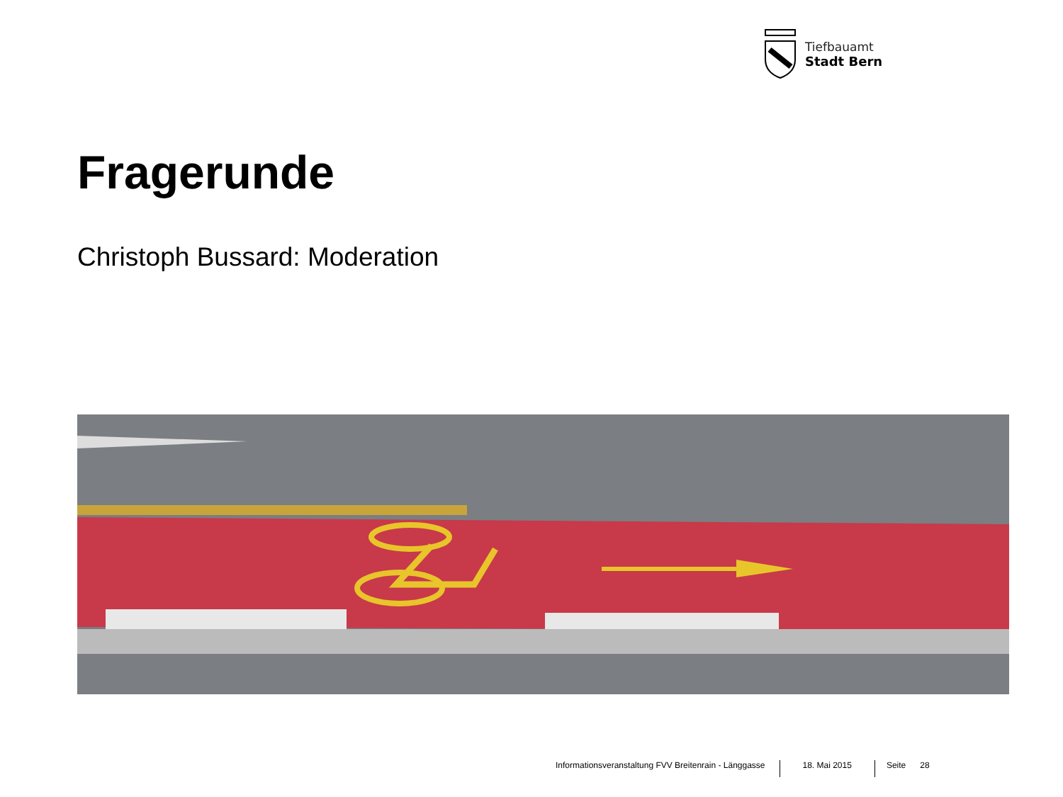Tiefbauamt
Stadt Bern
Fragerunde
Christoph Bussard: Moderation
Informationsveranstaltung FVV Breitenrain - Länggasse 18. Mai 2015 Seite 28